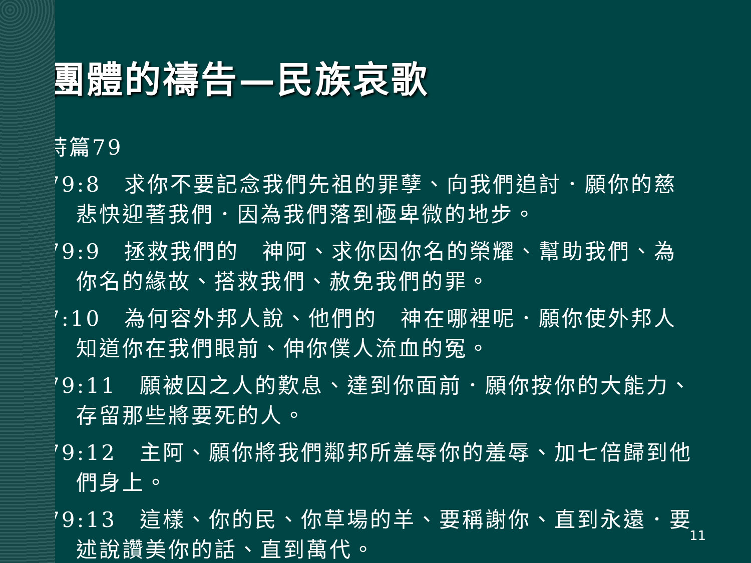團體的禱告—民族哀歌
詩篇79
79:8　求你不要記念我們先祖的罪孽、向我們追討．願你的慈悲快迎著我們．因為我們落到極卑微的地步。
79:9　拯救我們的　神阿、求你因你名的榮耀、幫助我們、為你名的緣故、搭救我們、赦免我們的罪。
7:10　為何容外邦人說、他們的　神在哪裡呢．願你使外邦人知道你在我們眼前、伸你僕人流血的冤。
79:11　願被囚之人的歎息、達到你面前．願你按你的大能力、存留那些將要死的人。
79:12　主阿、願你將我們鄰邦所羞辱你的羞辱、加七倍歸到他們身上。
79:13　這樣、你的民、你草場的羊、要稱謝你、直到永遠．要述說讚美你的話、直到萬代。
11